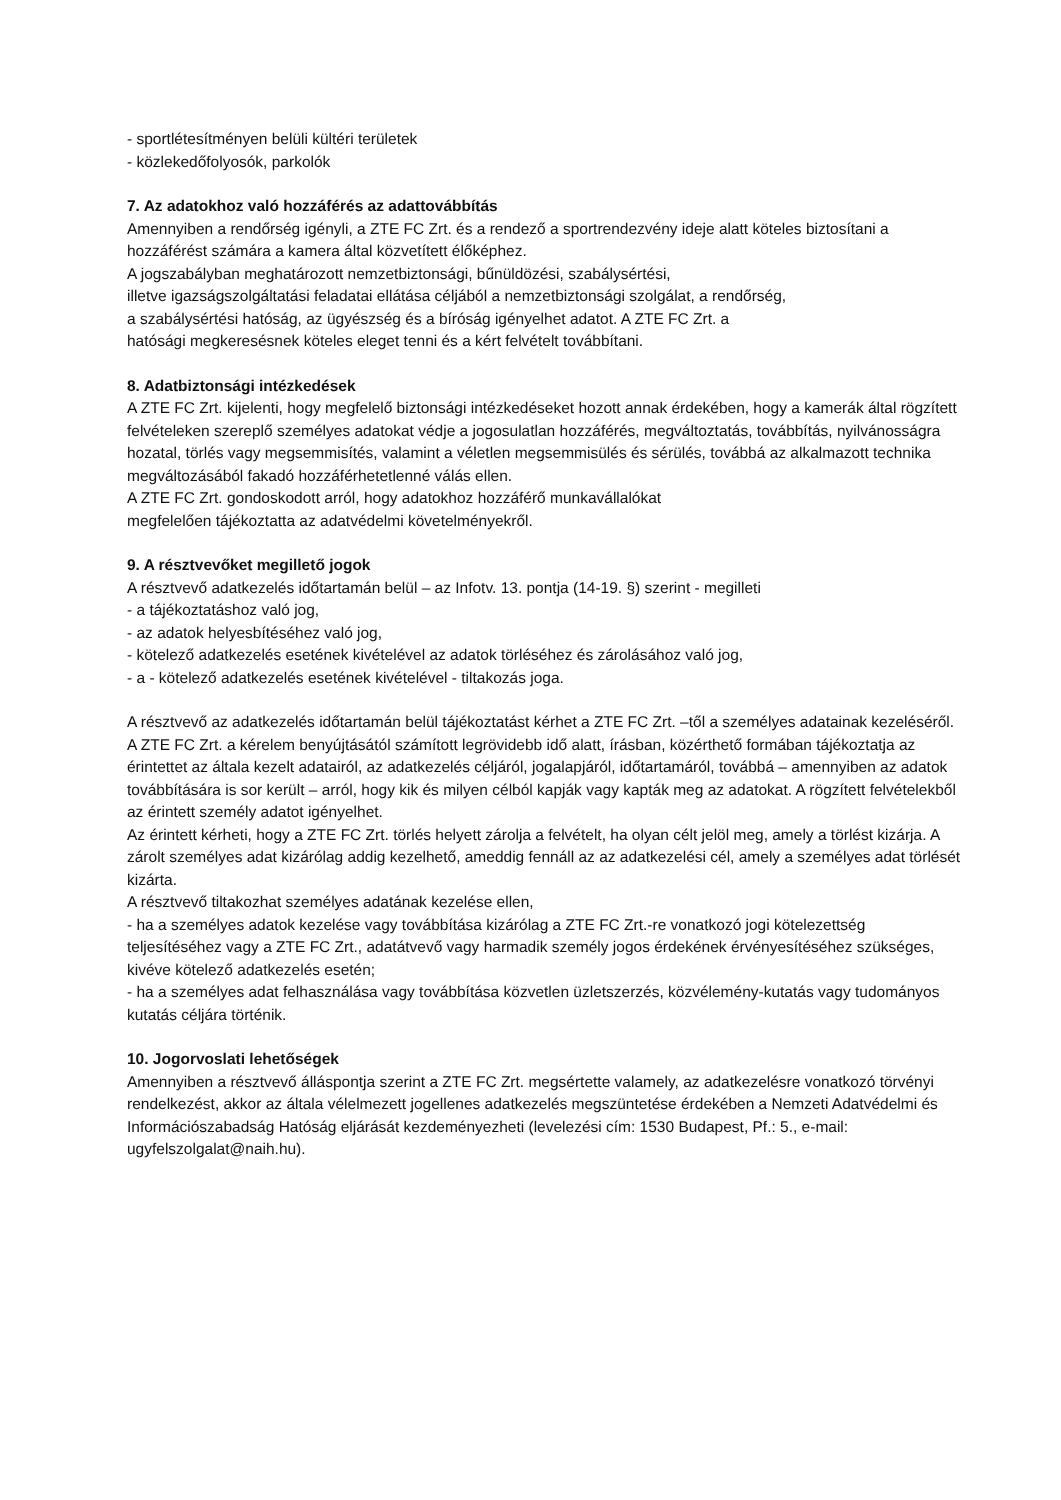- sportlétesítményen belüli kültéri területek
- közlekedőfolyosók, parkolók
7. Az adatokhoz való hozzáférés az adattovábbítás
Amennyiben a rendőrség igényli, a ZTE FC Zrt. és a rendező a sportrendezvény ideje alatt köteles biztosítani a hozzáférést számára a kamera által közvetített élőképhez.
A jogszabályban meghatározott nemzetbiztonsági, bűnüldözési, szabálysértési,
illetve igazságszolgáltatási feladatai ellátása céljából a nemzetbiztonsági szolgálat, a rendőrség,
a szabálysértési hatóság, az ügyészség és a bíróság igényelhet adatot. A ZTE FC Zrt. a
hatósági megkeresésnek köteles eleget tenni és a kért felvételt továbbítani.
8. Adatbiztonsági intézkedések
A ZTE FC Zrt. kijelenti, hogy megfelelő biztonsági intézkedéseket hozott annak érdekében, hogy a kamerák által rögzített felvételeken szereplő személyes adatokat védje a jogosulatlan hozzáférés, megváltoztatás, továbbítás, nyilvánosságra hozatal, törlés vagy megsemmisítés, valamint a véletlen megsemmisülés és sérülés, továbbá az alkalmazott technika megváltozásából fakadó hozzáférhetetlenné válás ellen.
A ZTE FC Zrt. gondoskodott arról, hogy adatokhoz hozzáférő munkavállalókat
megfelelően tájékoztatta az adatvédelmi követelményekről.
9. A résztvevőket megillető jogok
A résztvevő adatkezelés időtartamán belül – az Infotv. 13. pontja (14-19. §) szerint - megilleti
- a tájékoztatáshoz való jog,
- az adatok helyesbítéséhez való jog,
- kötelező adatkezelés esetének kivételével az adatok törléséhez és zárolásához való jog,
- a - kötelező adatkezelés esetének kivételével - tiltakozás joga.
A résztvevő az adatkezelés időtartamán belül tájékoztatást kérhet a ZTE FC Zrt. –től a személyes adatainak kezeléséről. A ZTE FC Zrt. a kérelem benyújtásától számított legrövidebb idő alatt, írásban, közérthető formában tájékoztatja az érintettet az általa kezelt adatairól, az adatkezelés céljáról, jogalapjáról, időtartamáról, továbbá – amennyiben az adatok továbbítására is sor került – arról, hogy kik és milyen célból kapják vagy kapták meg az adatokat. A rögzített felvételekből az érintett személy adatot igényelhet.
Az érintett kérheti, hogy a ZTE FC Zrt. törlés helyett zárolja a felvételt, ha olyan célt jelöl meg, amely a törlést kizárja. A zárolt személyes adat kizárólag addig kezelhető, ameddig fennáll az az adatkezelési cél, amely a személyes adat törlését kizárta.
A résztvevő tiltakozhat személyes adatának kezelése ellen,
- ha a személyes adatok kezelése vagy továbbítása kizárólag a ZTE FC Zrt.-re vonatkozó jogi kötelezettség teljesítéséhez vagy a ZTE FC Zrt., adatátvevő vagy harmadik személy jogos érdekének érvényesítéséhez szükséges, kivéve kötelező adatkezelés esetén;
- ha a személyes adat felhasználása vagy továbbítása közvetlen üzletszerzés, közvélemény-kutatás vagy tudományos kutatás céljára történik.
10. Jogorvoslati lehetőségek
Amennyiben a résztvevő álláspontja szerint a ZTE FC Zrt. megsértette valamely, az adatkezelésre vonatkozó törvényi rendelkezést, akkor az általa vélelmezett jogellenes adatkezelés megszüntetése érdekében a Nemzeti Adatvédelmi és Információszabadság Hatóság eljárását kezdeményezheti (levelezési cím: 1530 Budapest, Pf.: 5., e-mail: ugyfelszolgalat@naih.hu).